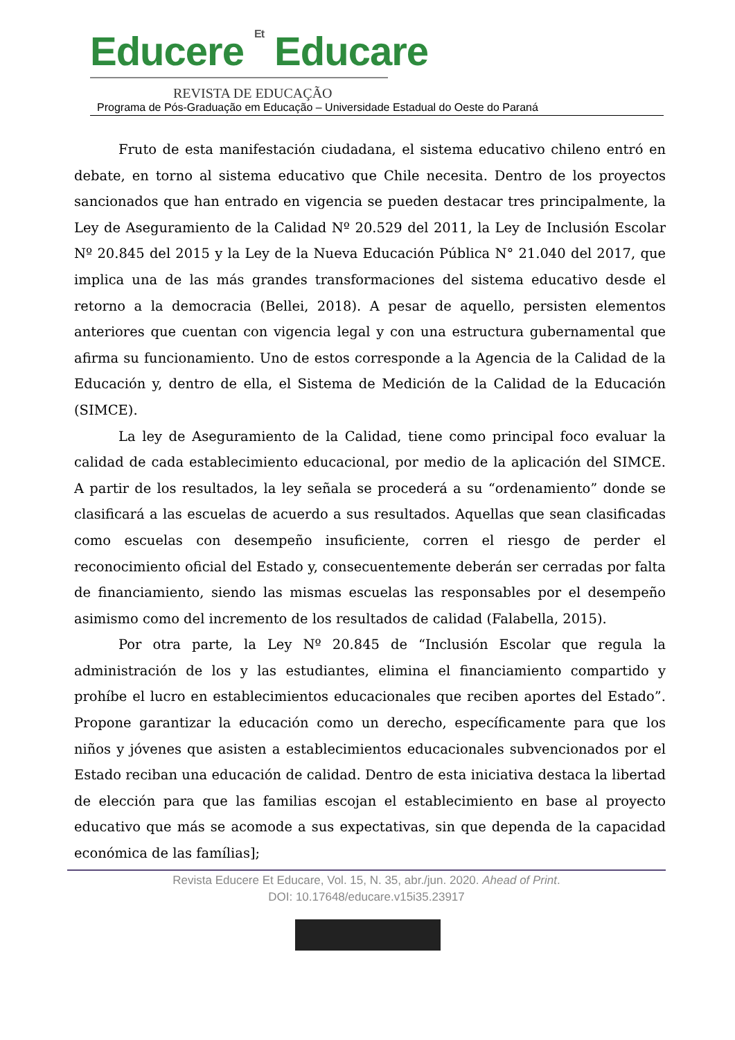Educere Et Educare
REVISTA DE EDUCAÇÃO
Programa de Pós-Graduação em Educação – Universidade Estadual do Oeste do Paraná
Fruto de esta manifestación ciudadana, el sistema educativo chileno entró en debate, en torno al sistema educativo que Chile necesita. Dentro de los proyectos sancionados que han entrado en vigencia se pueden destacar tres principalmente, la Ley de Aseguramiento de la Calidad Nº 20.529 del 2011, la Ley de Inclusión Escolar Nº 20.845 del 2015 y la Ley de la Nueva Educación Pública N° 21.040 del 2017, que implica una de las más grandes transformaciones del sistema educativo desde el retorno a la democracia (Bellei, 2018). A pesar de aquello, persisten elementos anteriores que cuentan con vigencia legal y con una estructura gubernamental que afirma su funcionamiento. Uno de estos corresponde a la Agencia de la Calidad de la Educación y, dentro de ella, el Sistema de Medición de la Calidad de la Educación (SIMCE).
La ley de Aseguramiento de la Calidad, tiene como principal foco evaluar la calidad de cada establecimiento educacional, por medio de la aplicación del SIMCE. A partir de los resultados, la ley señala se procederá a su “ordenamiento” donde se clasificará a las escuelas de acuerdo a sus resultados. Aquellas que sean clasificadas como escuelas con desempeño insuficiente, corren el riesgo de perder el reconocimiento oficial del Estado y, consecuentemente deberán ser cerradas por falta de financiamiento, siendo las mismas escuelas las responsables por el desempeño asimismo como del incremento de los resultados de calidad (Falabella, 2015).
Por otra parte, la Ley Nº 20.845 de “Inclusión Escolar que regula la administración de los y las estudiantes, elimina el financiamiento compartido y prohíbe el lucro en establecimientos educacionales que reciben aportes del Estado”. Propone garantizar la educación como un derecho, específicamente para que los niños y jóvenes que asisten a establecimientos educacionales subvencionados por el Estado reciban una educación de calidad. Dentro de esta iniciativa destaca la libertad de elección para que las familias escojan el establecimiento en base al proyecto educativo que más se acomode a sus expectativas, sin que dependa de la capacidad económica de las famílias];
Revista Educere Et Educare, Vol. 15, N. 35, abr./jun. 2020. Ahead of Print.
DOI: 10.17648/educare.v15i35.23917